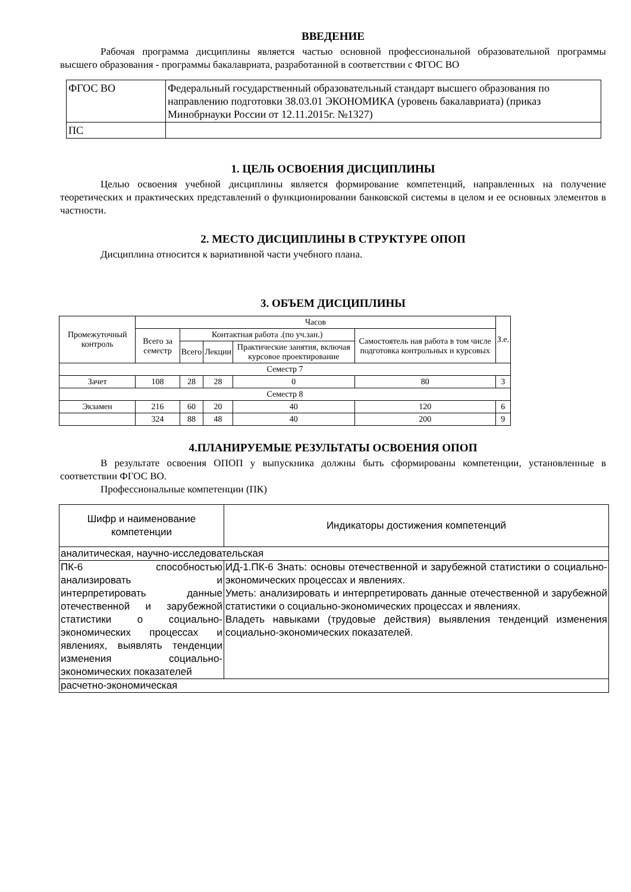ВВЕДЕНИЕ
Рабочая программа дисциплины является частью основной профессиональной образовательной программы высшего образования - программы бакалавриата, разработанной в соответствии с ФГОС ВО
| ФГОС ВО | Федеральный государственный образовательный стандарт высшего образования по направлению подготовки 38.03.01 ЭКОНОМИКА (уровень бакалавриата) (приказ Минобрнауки России от 12.11.2015г. №1327) |
| ПС | |
1. ЦЕЛЬ ОСВОЕНИЯ ДИСЦИПЛИНЫ
Целью освоения учебной дисциплины является формирование компетенций, направленных на получение теоретических и практических представлений о функционировании банковской системы в целом и ее основных элементов в частности.
2. МЕСТО ДИСЦИПЛИНЫ В СТРУКТУРЕ ОПОП
Дисциплина относится к вариативной части учебного плана.
3. ОБЪЕМ ДИСЦИПЛИНЫ
| Промежуточный контроль | Часов | | | | | З.е. |
| --- | --- | --- | --- | --- | --- | --- |
| | Всего за семестр | Контактная работа .(по уч.зан.) | | | Самостоятель ная работа в том числе подготовка контрольных и курсовых | |
| | | Всего | Лекции | Практические занятия, включая курсовое проектирование | | |
| Семестр 7 | | | | | | |
| Зачет | 108 | 28 | 28 | 0 | 80 | 3 |
| Семестр 8 | | | | | | |
| Экзамен | 216 | 60 | 20 | 40 | 120 | 6 |
| | 324 | 88 | 48 | 40 | 200 | 9 |
4.ПЛАНИРУЕМЫЕ РЕЗУЛЬТАТЫ ОСВОЕНИЯ ОПОП
В результате освоения ОПОП у выпускника должны быть сформированы компетенции, установленные в соответствии ФГОС ВО.
Профессиональные компетенции (ПК)
| Шифр и наименование компетенции | Индикаторы достижения компетенций |
| --- | --- |
| аналитическая, научно-исследовательская | |
| ПК-6 способностью анализировать и интерпретировать данные отечественной и зарубежной статистики о социально-экономических процессах и явлениях, выявлять тенденции изменения социально-экономических показателей | ИД-1.ПК-6 Знать: основы отечественной и зарубежной статистики о социально-экономических процессах и явлениях. Уметь: анализировать и интерпретировать данные отечественной и зарубежной статистики о социально-экономических процессах и явлениях. Владеть навыками (трудовые действия) выявления тенденций изменения социально-экономических показателей. |
| расчетно-экономическая | |